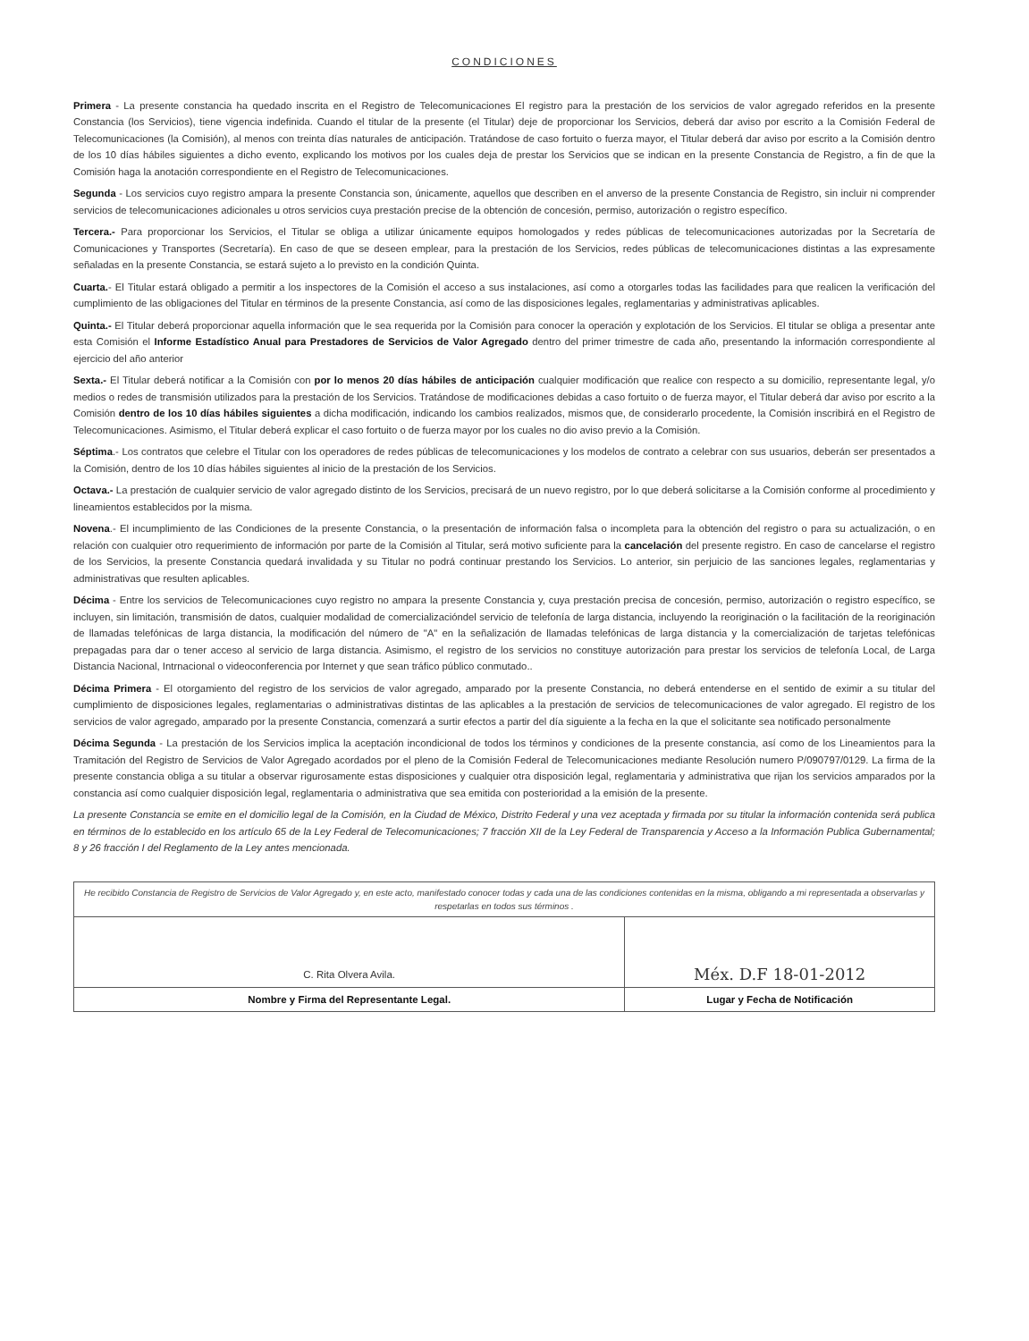CONDICIONES
Primera - La presente constancia ha quedado inscrita en el Registro de Telecomunicaciones El registro para la prestación de los servicios de valor agregado referidos en la presente Constancia (los Servicios), tiene vigencia indefinida. Cuando el titular de la presente (el Titular) deje de proporcionar los Servicios, deberá dar aviso por escrito a la Comisión Federal de Telecomunicaciones (la Comisión), al menos con treinta días naturales de anticipación. Tratándose de caso fortuito o fuerza mayor, el Titular deberá dar aviso por escrito a la Comisión dentro de los 10 días hábiles siguientes a dicho evento, explicando los motivos por los cuales deja de prestar los Servicios que se indican en la presente Constancia de Registro, a fin de que la Comisión haga la anotación correspondiente en el Registro de Telecomunicaciones.
Segunda - Los servicios cuyo registro ampara la presente Constancia son, únicamente, aquellos que describen en el anverso de la presente Constancia de Registro, sin incluir ni comprender servicios de telecomunicaciones adicionales u otros servicios cuya prestación precise de la obtención de concesión, permiso, autorización o registro específico.
Tercera.- Para proporcionar los Servicios, el Titular se obliga a utilizar únicamente equipos homologados y redes públicas de telecomunicaciones autorizadas por la Secretaría de Comunicaciones y Transportes (Secretaría). En caso de que se deseen emplear, para la prestación de los Servicios, redes públicas de telecomunicaciones distintas a las expresamente señaladas en la presente Constancia, se estará sujeto a lo previsto en la condición Quinta.
Cuarta.- El Titular estará obligado a permitir a los inspectores de la Comisión el acceso a sus instalaciones, así como a otorgarles todas las facilidades para que realicen la verificación del cumplimiento de las obligaciones del Titular en términos de la presente Constancia, así como de las disposiciones legales, reglamentarias y administrativas aplicables.
Quinta.- El Titular deberá proporcionar aquella información que le sea requerida por la Comisión para conocer la operación y explotación de los Servicios. El titular se obliga a presentar ante esta Comisión el Informe Estadístico Anual para Prestadores de Servicios de Valor Agregado dentro del primer trimestre de cada año, presentando la información correspondiente al ejercicio del año anterior
Sexta.- El Titular deberá notificar a la Comisión con por lo menos 20 días hábiles de anticipación cualquier modificación que realice con respecto a su domicilio, representante legal, y/o medios o redes de transmisión utilizados para la prestación de los Servicios. Tratándose de modificaciones debidas a caso fortuito o de fuerza mayor, el Titular deberá dar aviso por escrito a la Comisión dentro de los 10 días hábiles siguientes a dicha modificación, indicando los cambios realizados, mismos que, de considerarlo procedente, la Comisión inscribirá en el Registro de Telecomunicaciones. Asimismo, el Titular deberá explicar el caso fortuito o de fuerza mayor por los cuales no dio aviso previo a la Comisión.
Séptima.- Los contratos que celebre el Titular con los operadores de redes públicas de telecomunicaciones y los modelos de contrato a celebrar con sus usuarios, deberán ser presentados a la Comisión, dentro de los 10 días hábiles siguientes al inicio de la prestación de los Servicios.
Octava.- La prestación de cualquier servicio de valor agregado distinto de los Servicios, precisará de un nuevo registro, por lo que deberá solicitarse a la Comisión conforme al procedimiento y lineamientos establecidos por la misma.
Novena.- El incumplimiento de las Condiciones de la presente Constancia, o la presentación de información falsa o incompleta para la obtención del registro o para su actualización, o en relación con cualquier otro requerimiento de información por parte de la Comisión al Titular, será motivo suficiente para la cancelación del presente registro. En caso de cancelarse el registro de los Servicios, la presente Constancia quedará invalidada y su Titular no podrá continuar prestando los Servicios. Lo anterior, sin perjuicio de las sanciones legales, reglamentarias y administrativas que resulten aplicables.
Décima - Entre los servicios de Telecomunicaciones cuyo registro no ampara la presente Constancia y, cuya prestación precisa de concesión, permiso, autorización o registro específico, se incluyen, sin limitación, transmisión de datos, cualquier modalidad de comercializacióndel servicio de telefonía de larga distancia, incluyendo la reoriginación o la facilitación de la reoriginación de llamadas telefónicas de larga distancia, la modificación del número de "A" en la señalización de llamadas telefónicas de larga distancia y la comercialización de tarjetas telefónicas prepagadas para dar o tener acceso al servicio de larga distancia. Asimismo, el registro de los servicios no constituye autorización para prestar los servicios de telefonía Local, de Larga Distancia Nacional, Intrnacional o videoconferencia por Internet y que sean tráfico público conmutado..
Décima Primera - El otorgamiento del registro de los servicios de valor agregado, amparado por la presente Constancia, no deberá entenderse en el sentido de eximir a su titular del cumplimiento de disposiciones legales, reglamentarias o administrativas distintas de las aplicables a la prestación de servicios de telecomunicaciones de valor agregado. El registro de los servicios de valor agregado, amparado por la presente Constancia, comenzará a surtir efectos a partir del día siguiente a la fecha en la que el solicitante sea notificado personalmente
Décima Segunda - La prestación de los Servicios implica la aceptación incondicional de todos los términos y condiciones de la presente constancia, así como de los Lineamientos para la Tramitación del Registro de Servicios de Valor Agregado acordados por el pleno de la Comisión Federal de Telecomunicaciones mediante Resolución numero P/090797/0129. La firma de la presente constancia obliga a su titular a observar rigurosamente estas disposiciones y cualquier otra disposición legal, reglamentaria y administrativa que rijan los servicios amparados por la constancia así como cualquier disposición legal, reglamentaria o administrativa que sea emitida con posterioridad a la emisión de la presente.
La presente Constancia se emite en el domicilio legal de la Comisión, en la Ciudad de México, Distrito Federal y una vez aceptada y firmada por su titular la información contenida será publica en términos de lo establecido en los artículo 65 de la Ley Federal de Telecomunicaciones; 7 fracción XII de la Ley Federal de Transparencia y Acceso a la Información Publica Gubernamental; 8 y 26 fracción I del Reglamento de la Ley antes mencionada.
| He recibido Constancia de Registro de Servicios de Valor Agregado y, en este acto, manifestado conocer todas y cada una de las condiciones contenidas en la misma, obligando a mi representada a observarlas y respetarlas en todos sus términos . | |
| C. Rita Olvera Avila. | Méx. D.F 18-01-2012 |
| Nombre y Firma del Representante Legal. | Lugar y Fecha de Notificación |